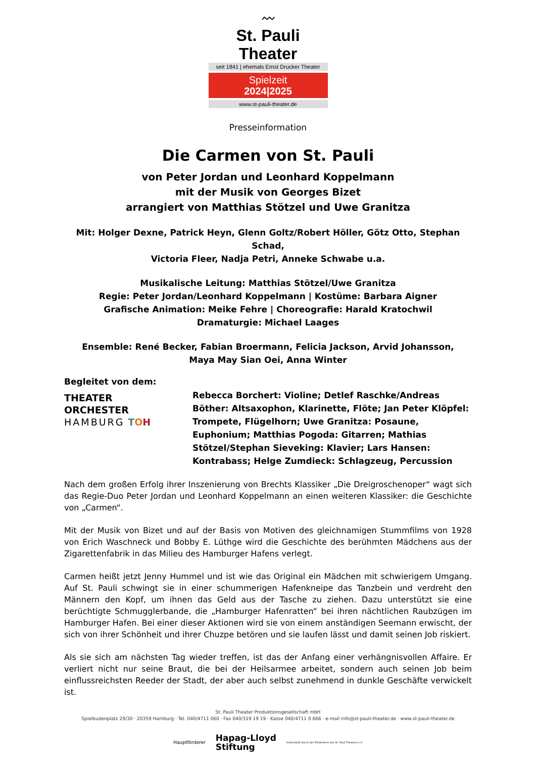〰
St. Pauli Theater
seit 1841 | ehemals Ernst Drucker Theater
Spielzeit
2024|2025
www.st-pauli-theater.de
Presseinformation
Die Carmen von St. Pauli
von Peter Jordan und Leonhard Koppelmann
mit der Musik von Georges Bizet
arrangiert von Matthias Stötzel und Uwe Granitza
Mit: Holger Dexne, Patrick Heyn, Glenn Goltz/Robert Höller, Götz Otto, Stephan Schad,
Victoria Fleer, Nadja Petri, Anneke Schwabe u.a.
Musikalische Leitung: Matthias Stötzel/Uwe Granitza
Regie: Peter Jordan/Leonhard Koppelmann | Kostüme: Barbara Aigner
Grafische Animation: Meike Fehre | Choreografie: Harald Kratochwil
Dramaturgie: Michael Laages
Ensemble: René Becker, Fabian Broermann, Felicia Jackson, Arvid Johansson,
Maya May Sian Oei, Anna Winter
Begleitet von dem:
THEATER
ORCHESTER
HAMBURG TOH
Rebecca Borchert: Violine; Detlef Raschke/Andreas Böther: Altsaxophon, Klarinette, Flöte; Jan Peter Klöpfel: Trompete, Flügelhorn; Uwe Granitza: Posaune, Euphonium; Matthias Pogoda: Gitarren; Mathias Stötzel/Stephan Sieveking: Klavier; Lars Hansen: Kontrabass; Helge Zumdieck: Schlagzeug, Percussion
Nach dem großen Erfolg ihrer Inszenierung von Brechts Klassiker „Die Dreigroschenoper“ wagt sich das Regie-Duo Peter Jordan und Leonhard Koppelmann an einen weiteren Klassiker: die Geschichte von „Carmen“.
Mit der Musik von Bizet und auf der Basis von Motiven des gleichnamigen Stummfilms von 1928 von Erich Waschneck und Bobby E. Lüthge wird die Geschichte des berühmten Mädchens aus der Zigarettenfabrik in das Milieu des Hamburger Hafens verlegt.
Carmen heißt jetzt Jenny Hummel und ist wie das Original ein Mädchen mit schwierigem Umgang. Auf St. Pauli schwingt sie in einer schummerigen Hafenkneipe das Tanzbein und verdreht den Männern den Kopf, um ihnen das Geld aus der Tasche zu ziehen. Dazu unterstützt sie eine berüchtigte Schmugglerbande, die „Hamburger Hafenratten“ bei ihren nächtlichen Raubzügen im Hamburger Hafen. Bei einer dieser Aktionen wird sie von einem anständigen Seemann erwischt, der sich von ihrer Schönheit und ihrer Chuzpe betören und sie laufen lässt und damit seinen Job riskiert.
Als sie sich am nächsten Tag wieder treffen, ist das der Anfang einer verhängnisvollen Affaire. Er verliert nicht nur seine Braut, die bei der Heilsarmee arbeitet, sondern auch seinen Job beim einflussreichsten Reeder der Stadt, der aber auch selbst zunehmend in dunkle Geschäfte verwickelt ist.
St. Pauli Theater Produktionsgesellschaft mbH
Spielbudenplatz 29/30 · 20359 Hamburg · Tel. 040/4711 060 · Fax 040/319 19 19 · Kasse 040/4711 0 666 · e-mail info@st-pauli-theater.de · www.st-pauli-theater.de
Hauptförderer Hapag-Lloyd
Stiftung Unterstützt durch den Förderkreis des St. Pauli Theaters e.V.